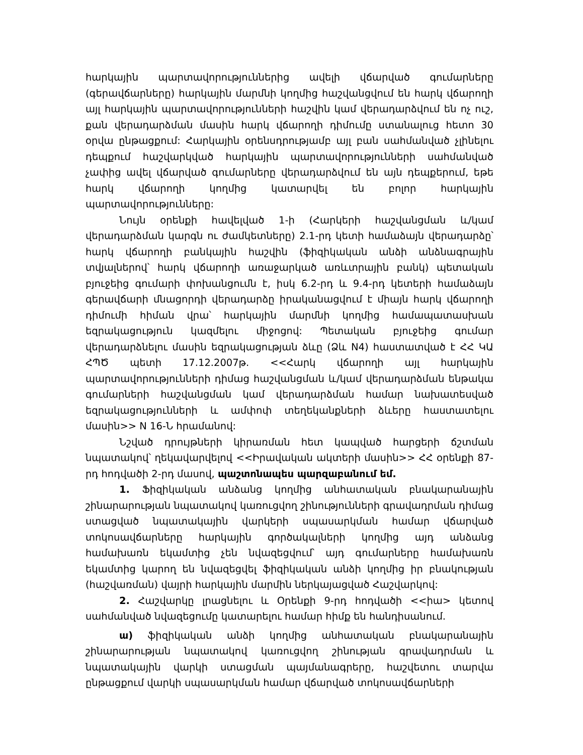հարկային պարտավորություններից ավելի վճարված գումարները (գերավճարները) հարկային մարմնի կողմից հաշվանցվում են հարկ վճարողի այլ հարկային պարտավորությունների հաշվին կամ վերադարձվում են ոչ ուշ, քան վերադարձման մասին հարկ վճարողի դիմումը ստանալուց հետո 30 օրվա ընթացքում: Հարկային օրենսդրությամբ այլ բան սահմանված չլինելու դեպքում հաշվարկված հարկային պարտավորությունների սահմանված չափից ավել վճարված գումարները վերադարձվում են այն դեպքերում, եթե հարկ վճարողի կողմից կատարվել են բոլոր հարկային պարտավորությունները:
Նույն օրենքի հավելված 1-ի (Հարկերի հաշվանցման և/կամ վերադարձման կարգն ու ժամկետները) 2.1-րդ կետի համաձայն վերադարձը՝ հարկ վճարողի բանկային հաշվին (ֆիզիկական անձի անձնագրային տվյալներով՝ հարկ վճարողի առաջարկած առևտրային բանկ) պետական բյուջեից գումարի փոխանցումն է, իսկ 6.2-րդ և 9.4-րդ կետերի համաձայն գերավճարի մնացորդի վերադարձը իրականացվում է միայն հարկ վճարողի դիմումի հիման վրա՝ հարկային մարմնի կողմից համապատասխան եզրակացություն կազմելու միջոցով: Պետական բյուջեից գումար վերադարձնելու մասին եզրակացության ձևը (Ձև N4) հաստատված է ՀՀ ԿԱ ՀՊԾ պետի 17.12.2007թ. <<Հարկ վճարողի այլ հարկային պարտավորությունների դիմաց հաշվանցման և/կամ վերադարձման ենթակա գումարների հաշվանցման կամ վերադարձման համար նախատեսված եզրակացությունների և ամփոփ տեղեկանքների ձևերը հաստատելու մասին>> N 16-Ն հրամանով:
Նշված դրույթների կիրառման հետ կապված հարցերի ճշտման նպատակով՝ ղեկավարվելով <<Իրավական ակտերի մասին>> ՀՀ օրենքի 87-րդ հոդվածի 2-րդ մասով, պաշտոնապես պարզաբանում եմ.
1. Ֆիզիկական անձանց կողմից անհատական բնակարանային շինարարության նպատակով կառուցվող շինությունների գրավադրման դիմաց ստացված նպատակային վարկերի սպասարկման համար վճարված տոկոսավճարները հարկային գործակալների կողմից այդ անձանց համախառն եկամտից չեն նվազեցվում՝ այդ գումարները համախառն եկամտից կարող են նվազեցվել ֆիզիկական անձի կողմից իր բնակության (հաշվառման) վայրի հարկային մարմին ներկայացված Հաշվարկով:
2. Հաշվարկը լրացնելու և Օրենքի 9-րդ հոդվածի <<իա> կետով սահմանված նվազեցումը կատարելու համար հիմք են հանդիսանում.
ա) ֆիզիկական անձի կողմից անհատական բնակարանային շինարարության նպատակով կառուցվող շինության գրավադրման և նպատակային վարկի ստացման պայմանագրերը, հաշվետու տարվա ընթացքում վարկի սպասարկման համար վճարված տոկոսավճարների